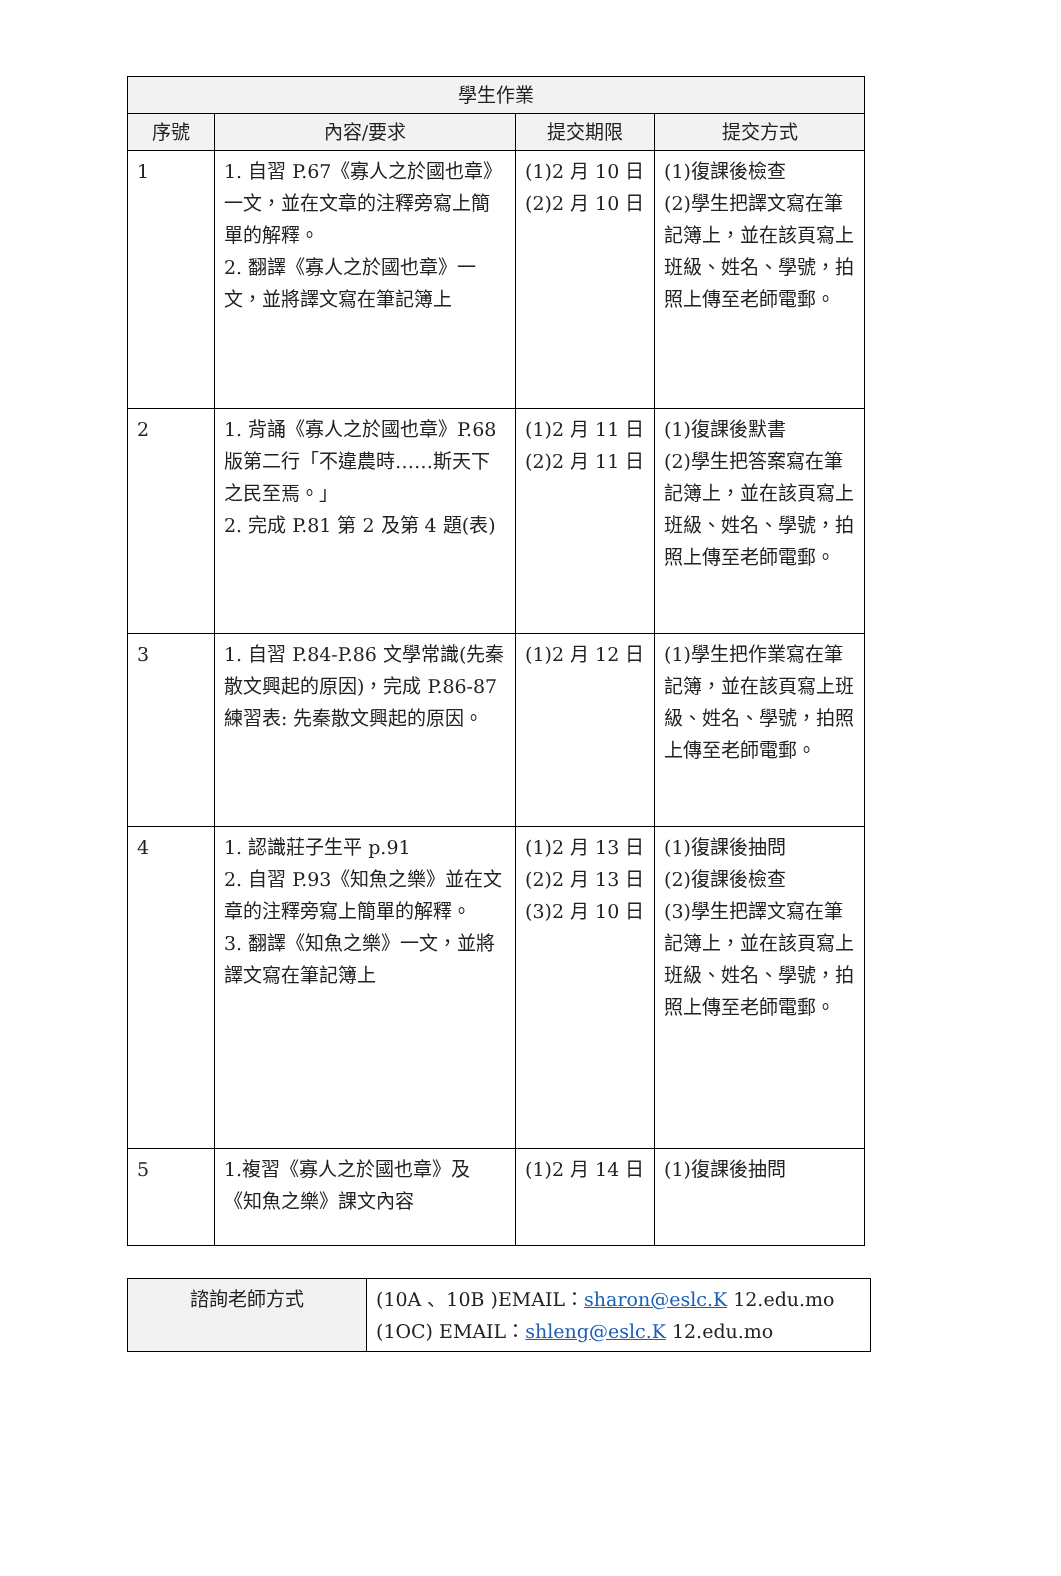| 學生作業 | | | |
| --- | --- | --- | --- |
| 序號 | 內容/要求 | 提交期限 | 提交方式 |
| 1 | 1. 自習 P.67《寡人之於國也章》一文，並在文章的注釋旁寫上簡單的解釋。 2. 翻譯《寡人之於國也章》一文，並將譯文寫在筆記簿上 | (1)2 月 10 日 (2)2 月 10 日 | (1)復課後檢查 (2)學生把譯文寫在筆記簿上，並在該頁寫上班級、姓名、學號，拍照上傳至老師電郵。 |
| 2 | 1. 背誦《寡人之於國也章》P.68 版第二行「不違農時……斯天下之民至焉。」 2. 完成 P.81 第 2 及第 4 題(表) | (1)2 月 11 日 (2)2 月 11 日 | (1)復課後默書 (2)學生把答案寫在筆記簿上，並在該頁寫上班級、姓名、學號，拍照上傳至老師電郵。 |
| 3 | 1. 自習 P.84-P.86 文學常識(先秦散文興起的原因)，完成 P.86-87 練習表: 先秦散文興起的原因。 | (1)2 月 12 日 | (1)學生把作業寫在筆記簿，並在該頁寫上班級、姓名、學號，拍照上傳至老師電郵。 |
| 4 | 1. 認識莊子生平 p.91 2. 自習 P.93《知魚之樂》並在文章的注釋旁寫上簡單的解釋。 3. 翻譯《知魚之樂》一文，並將譯文寫在筆記簿上 | (1)2 月 13 日 (2)2 月 13 日 (3)2 月 10 日 | (1)復課後抽問 (2)復課後檢查 (3)學生把譯文寫在筆記簿上，並在該頁寫上班級、姓名、學號，拍照上傳至老師電郵。 |
| 5 | 1.複習《寡人之於國也章》及《知魚之樂》課文內容 | (1)2 月 14 日 | (1)復課後抽問 |
| 諮詢老師方式 | (10A 、10B )EMAIL： sharon@eslc.K 12.edu.mo (1OC) EMAIL： shleng@eslc.K 12.edu.mo |